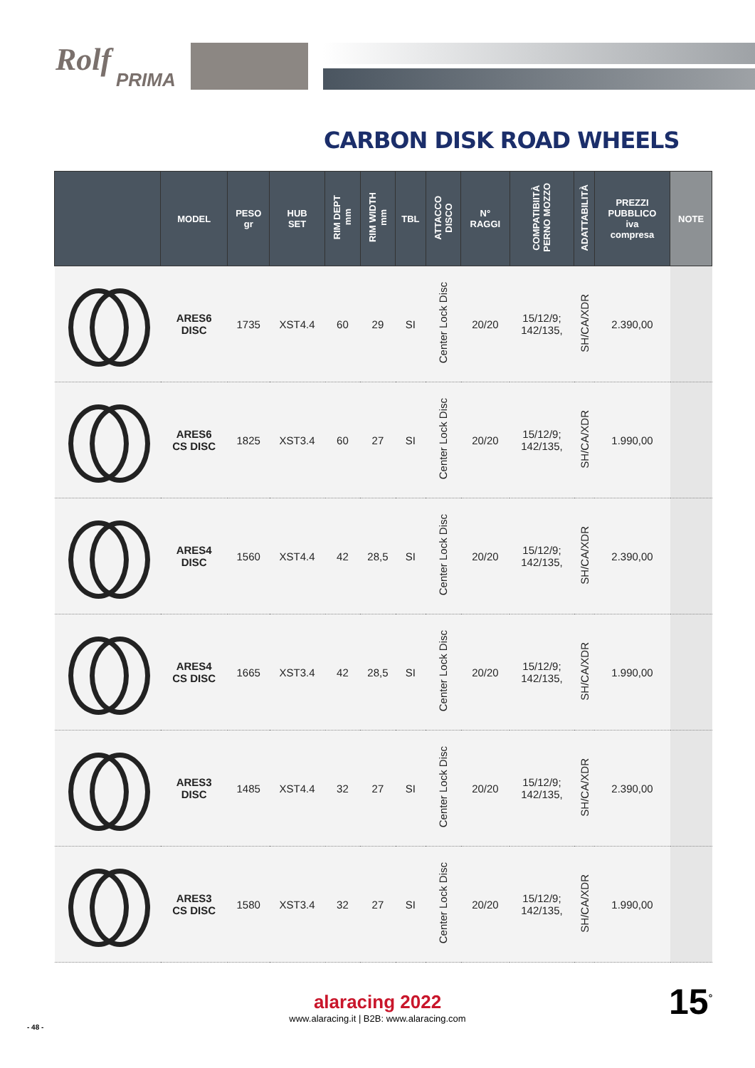Rolf
PRIMA
CARBON DISK ROAD WHEELS
| | MODEL | PESO gr | HUB SET | RIM DEPT mm | RIM WIDTH mm | TBL | ATTACCO DISCO | N° RAGGI | COMPATIBIITÀ PERNO MOZZO | ADATTABILITÀ | PREZZI PUBBLICO iva compresa | NOTE |
| --- | --- | --- | --- | --- | --- | --- | --- | --- | --- | --- | --- | --- |
| | ARES6 DISC | 1735 | XST4.4 | 60 | 29 | SI | Center Lock Disc | 20/20 | 15/12/9; 142/135, | SH/CA/XDR | 2.390,00 | |
| | ARES6 CS DISC | 1825 | XST3.4 | 60 | 27 | SI | Center Lock Disc | 20/20 | 15/12/9; 142/135, | SH/CA/XDR | 1.990,00 | |
| | ARES4 DISC | 1560 | XST4.4 | 42 | 28,5 | SI | Center Lock Disc | 20/20 | 15/12/9; 142/135, | SH/CA/XDR | 2.390,00 | |
| | ARES4 CS DISC | 1665 | XST3.4 | 42 | 28,5 | SI | Center Lock Disc | 20/20 | 15/12/9; 142/135, | SH/CA/XDR | 1.990,00 | |
| | ARES3 DISC | 1485 | XST4.4 | 32 | 27 | SI | Center Lock Disc | 20/20 | 15/12/9; 142/135, | SH/CA/XDR | 2.390,00 | |
| | ARES3 CS DISC | 1580 | XST3.4 | 32 | 27 | SI | Center Lock Disc | 20/20 | 15/12/9; 142/135, | SH/CA/XDR | 1.990,00 | |
alaracing 2022
www.alaracing.it | B2B: www.alaracing.com
- 48 -
15<sup>°</sup>